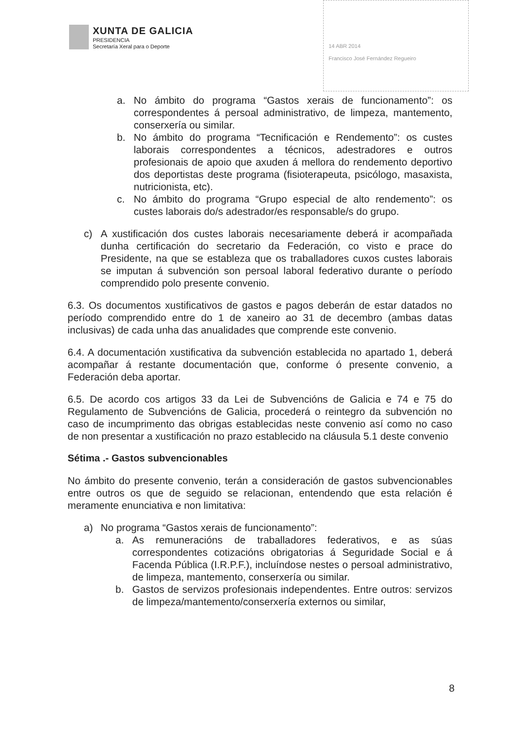XUNTA DE GALICIA
PRESIDENCIA
Secretaría Xeral para o Deporte
14 ABR 2014
Francisco José Fernández Regueiro
a. No ámbito do programa “Gastos xerais de funcionamento”: os correspondentes á persoal administrativo, de limpeza, mantemento, conserxería ou similar.
b. No ámbito do programa “Tecnificación e Rendemento”: os custes laborais correspondentes a técnicos, adestradores e outros profesionais de apoio que axuden á mellora do rendemento deportivo dos deportistas deste programa (fisioterapeuta, psicólogo, masaxista, nutricionista, etc).
c. No ámbito do programa “Grupo especial de alto rendemento”: os custes laborais do/s adestrador/es responsable/s do grupo.
c) A xustificación dos custes laborais necesariamente deberá ir acompañada dunha certificación do secretario da Federación, co visto e prace do Presidente, na que se estableza que os traballadores cuxos custes laborais se imputan á subvención son persoal laboral federativo durante o período comprendido polo presente convenio.
6.3. Os documentos xustificativos de gastos e pagos deberán de estar datados no período comprendido entre do 1 de xaneiro ao 31 de decembro (ambas datas inclusivas) de cada unha das anualidades que comprende este convenio.
6.4. A documentación xustificativa da subvención establecida no apartado 1, deberá acompañar á restante documentación que, conforme ó presente convenio, a Federación deba aportar.
6.5. De acordo cos artigos 33 da Lei de Subvencións de Galicia e 74 e 75 do Regulamento de Subvencións de Galicia, procederá o reintegro da subvención no caso de incumprimento das obrigas establecidas neste convenio así como no caso de non presentar a xustificación no prazo establecido na cláusula 5.1 deste convenio
Sétima .- Gastos subvencionables
No ámbito do presente convenio, terán a consideración de gastos subvencionables entre outros os que de seguido se relacionan, entendendo que esta relación é meramente enunciativa e non limitativa:
a) No programa “Gastos xerais de funcionamento”:
a. As remuneracións de traballadores federativos, e as súas correspondentes cotizacións obrigatorias á Seguridade Social e á Facenda Pública (I.R.P.F.), incluíndose nestes o persoal administrativo, de limpeza, mantemento, conserxería ou similar.
b. Gastos de servizos profesionais independentes. Entre outros: servizos de limpeza/mantemento/conserxería externos ou similar,
8